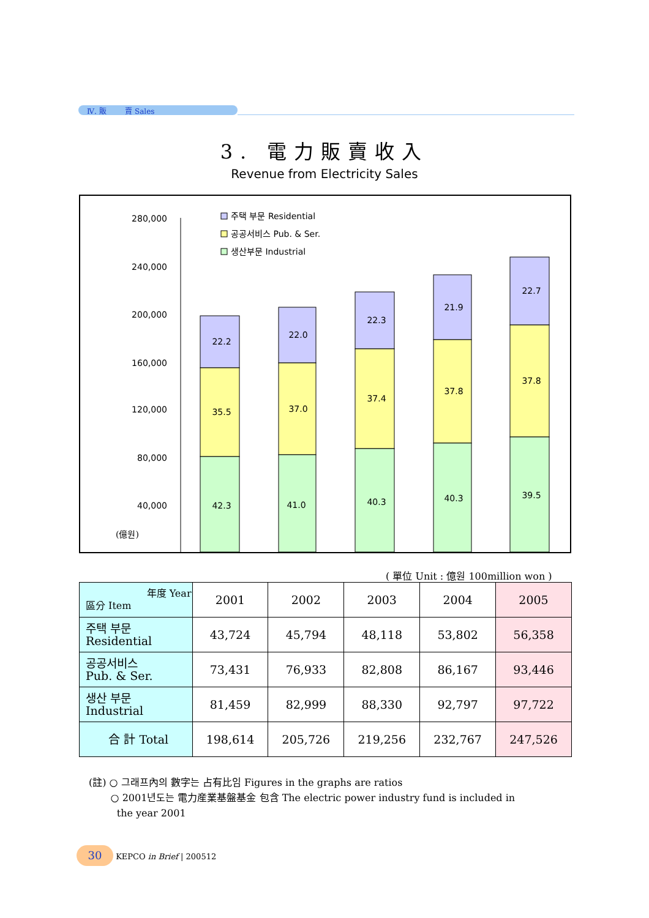Ⅳ. 販 賣 Sales
3. 電力販賣收入
Revenue from Electricity Sales
280,000
240,000
200,000
160,000
120,000
80,000
40,000
(億원)
주택 부문 Residential
공공서비스 Pub. & Ser.
생산부문 Industrial
22.2
35.5
42.3
22.0
37.0
41.0
22.3
37.4
40.3
21.9
37.8
40.3
22.7
37.8
39.5
( 單位 Unit : 億원 100million won )
| 年度 Year 區分 Item | 2001 | 2002 | 2003 | 2004 | 2005 |
| --- | --- | --- | --- | --- | --- |
| 주택 부문 Residential | 43,724 | 45,794 | 48,118 | 53,802 | 56,358 |
| 공공서비스 Pub. & Ser. | 73,431 | 76,933 | 82,808 | 86,167 | 93,446 |
| 생산 부문 Industrial | 81,459 | 82,999 | 88,330 | 92,797 | 97,722 |
| 合 計 Total | 198,614 | 205,726 | 219,256 | 232,767 | 247,526 |
(註) ○ 그래프內의 數字는 占有比임 Figures in the graphs are ratios
○ 2001년도는 電力産業基盤基金 包含 The electric power industry fund is included in
the year 2001
30 KEPCO in Brief | 200512